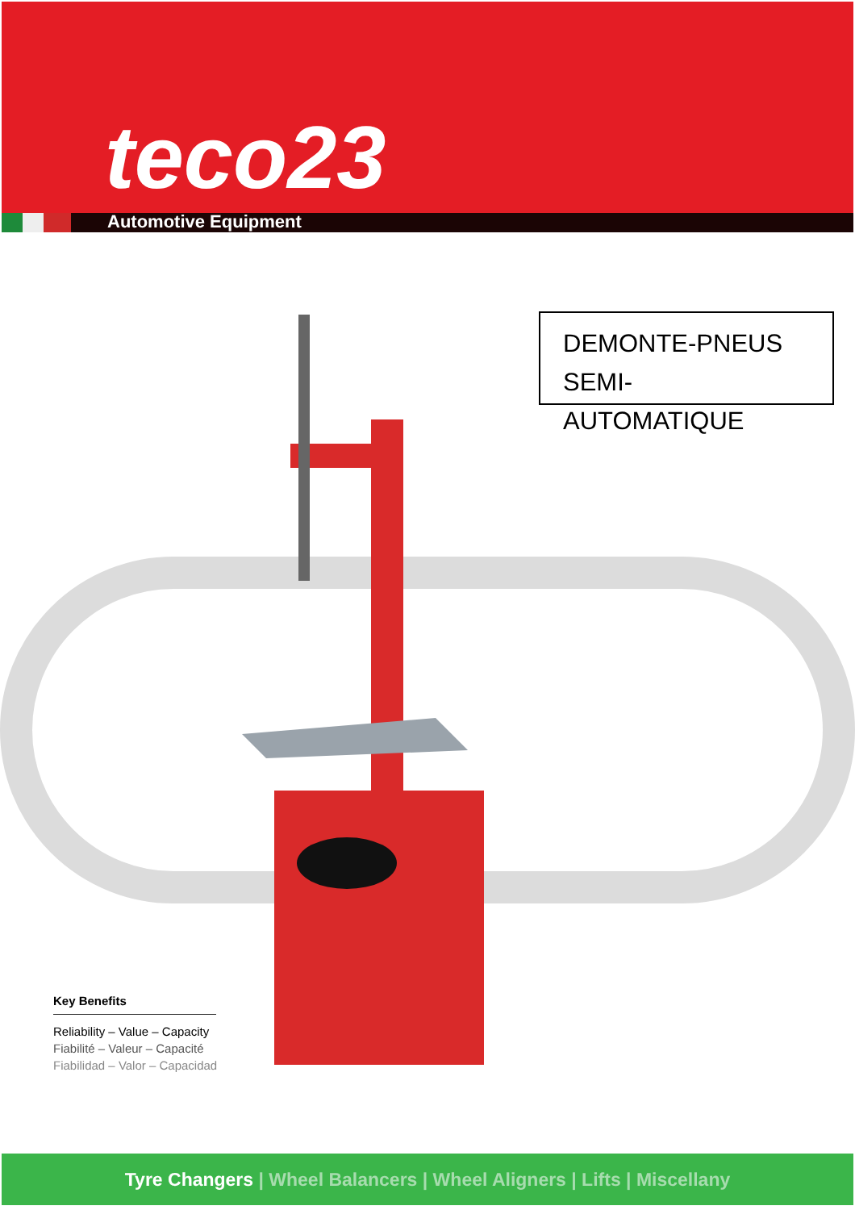teco23
Automotive Equipment
DEMONTE-PNEUS
SEMI-AUTOMATIQUE
Key Benefits
Reliability – Value – Capacity
Fiabilité – Valeur – Capacité
Fiabilidad – Valor – Capacidad
Tyre Changers | Wheel Balancers | Wheel Aligners | Lifts | Miscellany